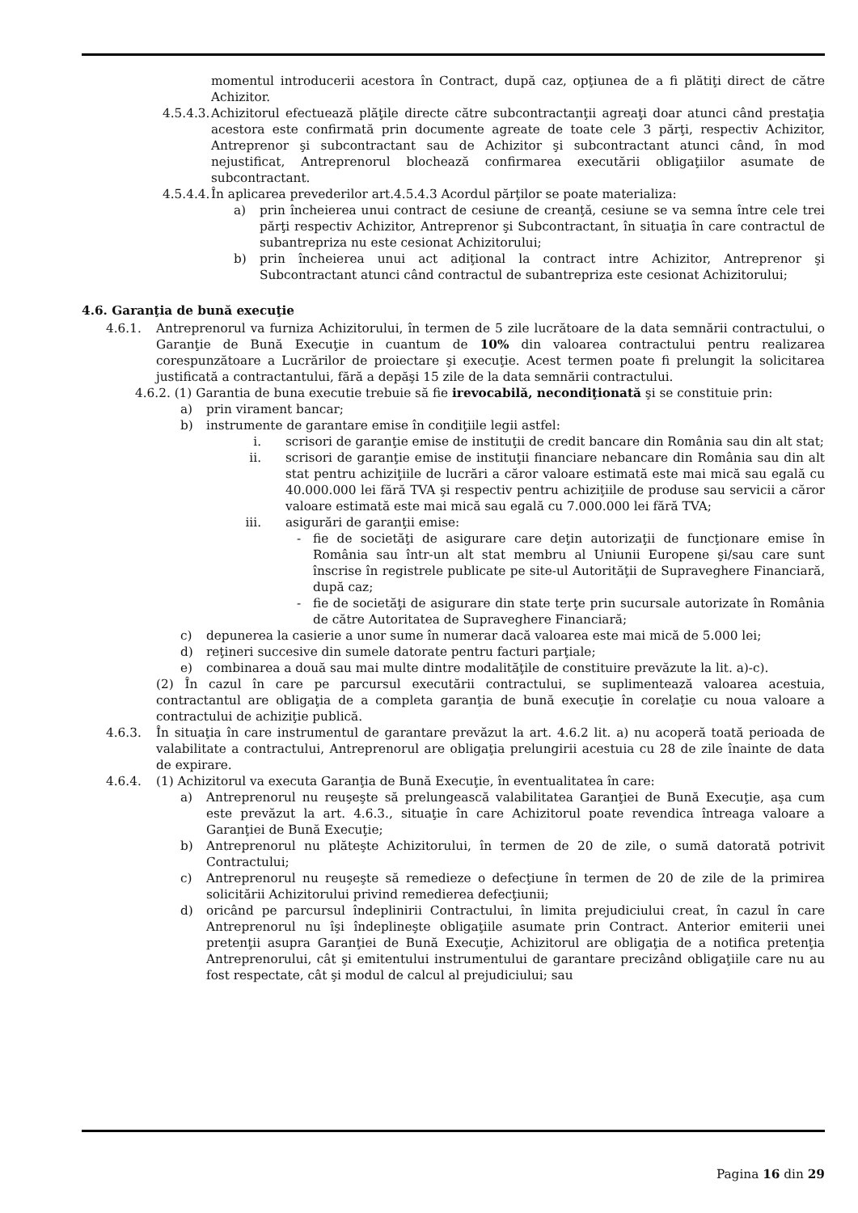momentul introducerii acestora în Contract, după caz, opţiunea de a fi plătiţi direct de către Achizitor.
4.5.4.3. Achizitorul efectuează plăţile directe către subcontractanţii agreaţi doar atunci când prestaţia acestora este confirmată prin documente agreate de toate cele 3 părţi, respectiv Achizitor, Antreprenor şi subcontractant sau de Achizitor şi subcontractant atunci când, în mod nejustificat, Antreprenorul blochează confirmarea executării obligaţiilor asumate de subcontractant.
4.5.4.4. În aplicarea prevederilor art.4.5.4.3 Acordul părţilor se poate materializa:
a) prin încheierea unui contract de cesiune de creanţă, cesiune se va semna între cele trei părţi respectiv Achizitor, Antreprenor şi Subcontractant, în situaţia în care contractul de subantrepriza nu este cesionat Achizitorului;
b) prin încheierea unui act adiţional la contract intre Achizitor, Antreprenor şi Subcontractant atunci când contractul de subantrepriza este cesionat Achizitorului;
4.6. Garanţia de bună execuţie
4.6.1. Antreprenorul va furniza Achizitorului, în termen de 5 zile lucrătoare de la data semnării contractului, o Garanţie de Bună Execuţie in cuantum de 10% din valoarea contractului pentru realizarea corespunzătoare a Lucrărilor de proiectare şi execuţie. Acest termen poate fi prelungit la solicitarea justificată a contractantului, fără a depăşi 15 zile de la data semnării contractului.
4.6.2. (1) Garantia de buna executie trebuie să fie irevocabilă, necondiţionată şi se constituie prin:
a) prin virament bancar;
b) instrumente de garantare emise în condiţiile legii astfel:
i. scrisori de garanţie emise de instituţii de credit bancare din România sau din alt stat;
ii. scrisori de garanţie emise de instituţii financiare nebancare din România sau din alt stat pentru achiziţiile de lucrări a căror valoare estimată este mai mică sau egală cu 40.000.000 lei fără TVA şi respectiv pentru achiziţiile de produse sau servicii a căror valoare estimată este mai mică sau egală cu 7.000.000 lei fără TVA;
iii. asigurări de garanţii emise:
- fie de societăţi de asigurare care deţin autorizaţii de funcţionare emise în România sau într-un alt stat membru al Uniunii Europene şi/sau care sunt înscrise în registrele publicate pe site-ul Autorităţii de Supraveghere Financiară, după caz;
- fie de societăţi de asigurare din state terţe prin sucursale autorizate în România de către Autoritatea de Supraveghere Financiară;
c) depunerea la casierie a unor sume în numerar dacă valoarea este mai mică de 5.000 lei;
d) reţineri succesive din sumele datorate pentru facturi parţiale;
e) combinarea a două sau mai multe dintre modalităţile de constituire prevăzute la lit. a)-c).
(2) În cazul în care pe parcursul executării contractului, se suplimentează valoarea acestuia, contractantul are obligaţia de a completa garanţia de bună execuţie în corelaţie cu noua valoare a contractului de achiziţie publică.
4.6.3. În situaţia în care instrumentul de garantare prevăzut la art. 4.6.2 lit. a) nu acoperă toată perioada de valabilitate a contractului, Antreprenorul are obligaţia prelungirii acestuia cu 28 de zile înainte de data de expirare.
4.6.4. (1) Achizitorul va executa Garanţia de Bună Execuţie, în eventualitatea în care:
a) Antreprenorul nu reuşeşte să prelungească valabilitatea Garanţiei de Bună Execuţie, aşa cum este prevăzut la art. 4.6.3., situaţie în care Achizitorul poate revendica întreaga valoare a Garanţiei de Bună Execuţie;
b) Antreprenorul nu plăteşte Achizitorului, în termen de 20 de zile, o sumă datorată potrivit Contractului;
c) Antreprenorul nu reuşeşte să remedieze o defecţiune în termen de 20 de zile de la primirea solicitării Achizitorului privind remedierea defecţiunii;
d) oricând pe parcursul îndeplinirii Contractului, în limita prejudiciului creat, în cazul în care Antreprenorul nu îşi îndeplineşte obligaţiile asumate prin Contract. Anterior emiterii unei pretenţii asupra Garanţiei de Bună Execuţie, Achizitorul are obligaţia de a notifica pretenţia Antreprenorului, cât şi emitentului instrumentului de garantare precizând obligaţiile care nu au fost respectate, cât şi modul de calcul al prejudiciului; sau
Pagina 16 din 29